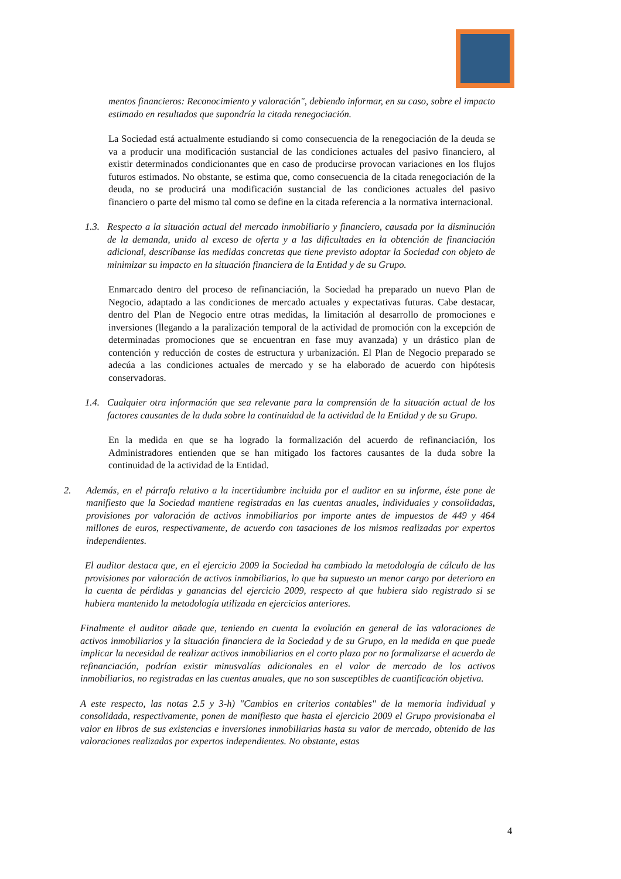mentos financieros: Reconocimiento y valoración", debiendo informar, en su caso, sobre el impacto estimado en resultados que supondría la citada renegociación.
La Sociedad está actualmente estudiando si como consecuencia de la renegociación de la deuda se va a producir una modificación sustancial de las condiciones actuales del pasivo financiero, al existir determinados condicionantes que en caso de producirse provocan variaciones en los flujos futuros estimados. No obstante, se estima que, como consecuencia de la citada renegociación de la deuda, no se producirá una modificación sustancial de las condiciones actuales del pasivo financiero o parte del mismo tal como se define en la citada referencia a la normativa internacional.
1.3.
Respecto a la situación actual del mercado inmobiliario y financiero, causada por la disminución de la demanda, unido al exceso de oferta y a las dificultades en la obtención de financiación adicional, descríbanse las medidas concretas que tiene previsto adoptar la Sociedad con objeto de minimizar su impacto en la situación financiera de la Entidad y de su Grupo.
Enmarcado dentro del proceso de refinanciación, la Sociedad ha preparado un nuevo Plan de Negocio, adaptado a las condiciones de mercado actuales y expectativas futuras. Cabe destacar, dentro del Plan de Negocio entre otras medidas, la limitación al desarrollo de promociones e inversiones (llegando a la paralización temporal de la actividad de promoción con la excepción de determinadas promociones que se encuentran en fase muy avanzada) y un drástico plan de contención y reducción de costes de estructura y urbanización. El Plan de Negocio preparado se adecúa a las condiciones actuales de mercado y se ha elaborado de acuerdo con hipótesis conservadoras.
1.4.
Cualquier otra información que sea relevante para la comprensión de la situación actual de los factores causantes de la duda sobre la continuidad de la actividad de la Entidad y de su Grupo.
En la medida en que se ha logrado la formalización del acuerdo de refinanciación, los Administradores entienden que se han mitigado los factores causantes de la duda sobre la continuidad de la actividad de la Entidad.
2. Además, en el párrafo relativo a la incertidumbre incluida por el auditor en su informe, éste pone de manifiesto que la Sociedad mantiene registradas en las cuentas anuales, individuales y consolidadas, provisiones por valoración de activos inmobiliarios por importe antes de impuestos de 449 y 464 millones de euros, respectivamente, de acuerdo con tasaciones de los mismos realizadas por expertos independientes.
El auditor destaca que, en el ejercicio 2009 la Sociedad ha cambiado la metodología de cálculo de las provisiones por valoración de activos inmobiliarios, lo que ha supuesto un menor cargo por deterioro en la cuenta de pérdidas y ganancias del ejercicio 2009, respecto al que hubiera sido registrado si se hubiera mantenido la metodología utilizada en ejercicios anteriores.
Finalmente el auditor añade que, teniendo en cuenta la evolución en general de las valoraciones de activos inmobiliarios y la situación financiera de la Sociedad y de su Grupo, en la medida en que puede implicar la necesidad de realizar activos inmobiliarios en el corto plazo por no formalizarse el acuerdo de refinanciación, podrían existir minusvalías adicionales en el valor de mercado de los activos inmobiliarios, no registradas en las cuentas anuales, que no son susceptibles de cuantificación objetiva.
A este respecto, las notas 2.5 y 3-h) "Cambios en criterios contables" de la memoria individual y consolidada, respectivamente, ponen de manifiesto que hasta el ejercicio 2009 el Grupo provisionaba el valor en libros de sus existencias e inversiones inmobiliarias hasta su valor de mercado, obtenido de las valoraciones realizadas por expertos independientes. No obstante, estas
4